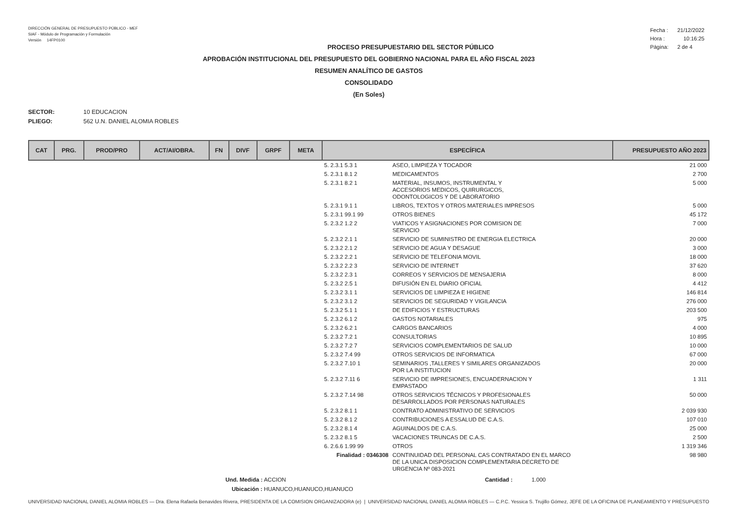DIRECCIÓN GENERAL DE PRESUPUESTO PÚBLICO - MEF
SIAF - Módulo de Programación y Formulación
Versión 14FP0100
| Fecha : | 21/12/2022 |
| Hora : | 10:16:25 |
| Página: | 2 de 4 |
PROCESO PRESUPUESTARIO DEL SECTOR PÚBLICO
APROBACIÓN INSTITUCIONAL DEL PRESUPUESTO DEL GOBIERNO NACIONAL PARA EL AÑO FISCAL 2023
RESUMEN ANALÍTICO DE GASTOS
CONSOLIDADO
(En Soles)
SECTOR: 10 EDUCACION
PLIEGO: 562 U.N. DANIEL ALOMIA ROBLES
| CAT | PRG. | PROD/PRO | ACT/AI/OBRA. | FN | DIVF | GRPF | META | ESPECÍFICA | | PRESUPUESTO AÑO 2023 |
| --- | --- | --- | --- | --- | --- | --- | --- | --- | --- | --- |
| | | | | | | | | 5. 2.3.1 5.3 1 | ASEO, LIMPIEZA Y TOCADOR | 21 000 |
| | | | | | | | | 5. 2.3.1 8.1 2 | MEDICAMENTOS | 2 700 |
| | | | | | | | | 5. 2.3.1 8.2 1 | MATERIAL, INSUMOS, INSTRUMENTAL Y ACCESORIOS MEDICOS, QUIRURGICOS, ODONTOLOGICOS Y DE LABORATORIO | 5 000 |
| | | | | | | | | 5. 2.3.1 9.1 1 | LIBROS, TEXTOS Y OTROS MATERIALES IMPRESOS | 5 000 |
| | | | | | | | | 5. 2.3.1 99.1 99 | OTROS BIENES | 45 172 |
| | | | | | | | | 5. 2.3.2 1.2 2 | VIATICOS Y ASIGNACIONES POR COMISION DE SERVICIO | 7 000 |
| | | | | | | | | 5. 2.3.2 2.1 1 | SERVICIO DE SUMINISTRO DE ENERGIA ELECTRICA | 20 000 |
| | | | | | | | | 5. 2.3.2 2.1 2 | SERVICIO DE AGUA Y DESAGUE | 3 000 |
| | | | | | | | | 5. 2.3.2 2.2 1 | SERVICIO DE TELEFONIA MOVIL | 18 000 |
| | | | | | | | | 5. 2.3.2 2.2 3 | SERVICIO DE INTERNET | 37 620 |
| | | | | | | | | 5. 2.3.2 2.3 1 | CORREOS Y SERVICIOS DE MENSAJERIA | 8 000 |
| | | | | | | | | 5. 2.3.2 2.5 1 | DIFUSIÓN EN EL DIARIO OFICIAL | 4 412 |
| | | | | | | | | 5. 2.3.2 3.1 1 | SERVICIOS DE LIMPIEZA E HIGIENE | 146 814 |
| | | | | | | | | 5. 2.3.2 3.1 2 | SERVICIOS DE SEGURIDAD Y VIGILANCIA | 276 000 |
| | | | | | | | | 5. 2.3.2 5.1 1 | DE EDIFICIOS Y ESTRUCTURAS | 203 500 |
| | | | | | | | | 5. 2.3.2 6.1 2 | GASTOS NOTARIALES | 975 |
| | | | | | | | | 5. 2.3.2 6.2 1 | CARGOS BANCARIOS | 4 000 |
| | | | | | | | | 5. 2.3.2 7.2 1 | CONSULTORIAS | 10 895 |
| | | | | | | | | 5. 2.3.2 7.2 7 | SERVICIOS COMPLEMENTARIOS DE SALUD | 10 000 |
| | | | | | | | | 5. 2.3.2 7.4 99 | OTROS SERVICIOS DE INFORMATICA | 67 000 |
| | | | | | | | | 5. 2.3.2 7.10 1 | SEMINARIOS ,TALLERES Y SIMILARES ORGANIZADOS POR LA INSTITUCION | 20 000 |
| | | | | | | | | 5. 2.3.2 7.11 6 | SERVICIO DE IMPRESIONES, ENCUADERNACION Y EMPASTADO | 1 311 |
| | | | | | | | | 5. 2.3.2 7.14 98 | OTROS SERVICIOS TÉCNICOS Y PROFESIONALES DESARROLLADOS POR PERSONAS NATURALES | 50 000 |
| | | | | | | | | 5. 2.3.2 8.1 1 | CONTRATO ADMINISTRATIVO DE SERVICIOS | 2 039 930 |
| | | | | | | | | 5. 2.3.2 8.1 2 | CONTRIBUCIONES A ESSALUD DE C.A.S. | 107 010 |
| | | | | | | | | 5. 2.3.2 8.1 4 | AGUINALDOS DE C.A.S. | 25 000 |
| | | | | | | | | 5. 2.3.2 8.1 5 | VACACIONES TRUNCAS DE C.A.S. | 2 500 |
| | | | | | | | | 6. 2.6.6 1.99 99 | OTROS | 1 319 346 |
| | | | | | | | | Finalidad : 0346308 | CONTINUIDAD DEL PERSONAL CAS CONTRATADO EN EL MARCO DE LA UNICA DISPOSICION COMPLEMENTARIA DECRETO DE URGENCIA Nº 083-2021 | 98 980 |
Und. Medida : ACCION Cantidad : 1.000
Ubicación : HUANUCO,HUANUCO,HUANUCO
UNIVERSIDAD NACIONAL DANIEL ALOMIA ROBLES — Dra. Elena Rafaela Benavides Rivera, PRESIDENTA DE LA COMISION ORGANIZADORA (e) | UNIVERSIDAD NACIONAL DANIEL ALOMIA ROBLES — C.P.C. Yessica S. Trujillo Gómez, JEFE DE LA OFICINA DE PLANEAMIENTO Y PRESUPUESTO